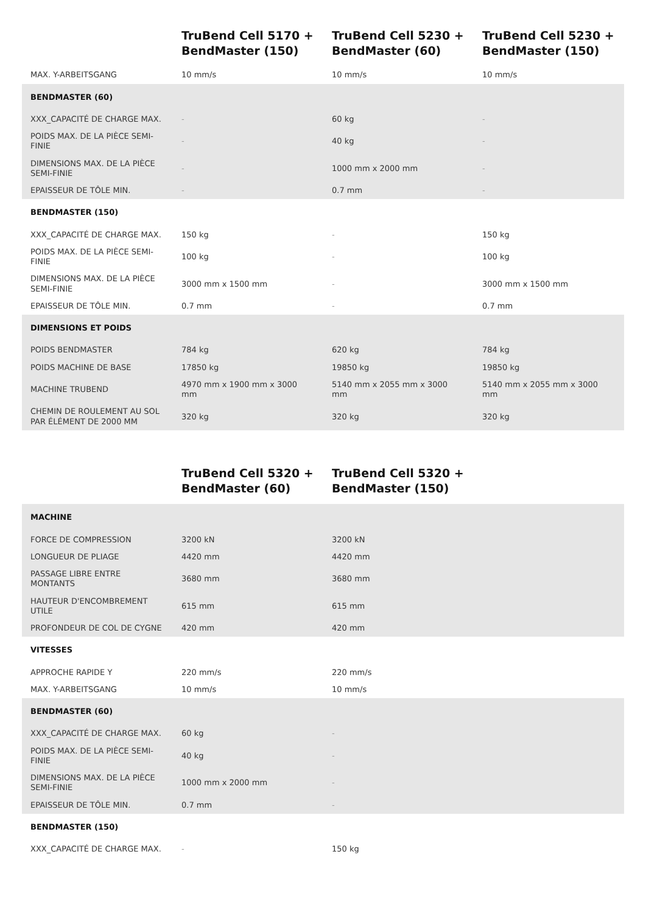| | TruBend Cell 5170 + BendMaster (150) | TruBend Cell 5230 + BendMaster (60) | TruBend Cell 5230 + BendMaster (150) |
| --- | --- | --- | --- |
| MAX. Y-ARBEITSGANG | 10 mm/s | 10 mm/s | 10 mm/s |
| BENDMASTER (60) | | | |
| XXX_CAPACITÉ DE CHARGE MAX. | - | 60 kg | - |
| POIDS MAX. DE LA PIÈCE SEMI-FINIE | - | 40 kg | - |
| DIMENSIONS MAX. DE LA PIÈCE SEMI-FINIE | - | 1000 mm x 2000 mm | - |
| EPAISSEUR DE TÔLE MIN. | - | 0.7 mm | - |
| BENDMASTER (150) | | | |
| XXX_CAPACITÉ DE CHARGE MAX. | 150 kg | - | 150 kg |
| POIDS MAX. DE LA PIÈCE SEMI-FINIE | 100 kg | - | 100 kg |
| DIMENSIONS MAX. DE LA PIÈCE SEMI-FINIE | 3000 mm x 1500 mm | - | 3000 mm x 1500 mm |
| EPAISSEUR DE TÔLE MIN. | 0.7 mm | - | 0.7 mm |
| DIMENSIONS ET POIDS | | | |
| POIDS BENDMASTER | 784 kg | 620 kg | 784 kg |
| POIDS MACHINE DE BASE | 17850 kg | 19850 kg | 19850 kg |
| MACHINE TRUBEND | 4970 mm x 1900 mm x 3000 mm | 5140 mm x 2055 mm x 3000 mm | 5140 mm x 2055 mm x 3000 mm |
| CHEMIN DE ROULEMENT AU SOL PAR ÉLÉMENT DE 2000 MM | 320 kg | 320 kg | 320 kg |
| | TruBend Cell 5320 + BendMaster (60) | TruBend Cell 5320 + BendMaster (150) | |
| --- | --- | --- | --- |
| MACHINE | | | |
| FORCE DE COMPRESSION | 3200 kN | 3200 kN | |
| LONGUEUR DE PLIAGE | 4420 mm | 4420 mm | |
| PASSAGE LIBRE ENTRE MONTANTS | 3680 mm | 3680 mm | |
| HAUTEUR D'ENCOMBREMENT UTILE | 615 mm | 615 mm | |
| PROFONDEUR DE COL DE CYGNE | 420 mm | 420 mm | |
| VITESSES | | | |
| APPROCHE RAPIDE Y | 220 mm/s | 220 mm/s | |
| MAX. Y-ARBEITSGANG | 10 mm/s | 10 mm/s | |
| BENDMASTER (60) | | | |
| XXX_CAPACITÉ DE CHARGE MAX. | 60 kg | - | |
| POIDS MAX. DE LA PIÈCE SEMI-FINIE | 40 kg | - | |
| DIMENSIONS MAX. DE LA PIÈCE SEMI-FINIE | 1000 mm x 2000 mm | - | |
| EPAISSEUR DE TÔLE MIN. | 0.7 mm | - | |
| BENDMASTER (150) | | | |
| XXX_CAPACITÉ DE CHARGE MAX. | - | 150 kg | |